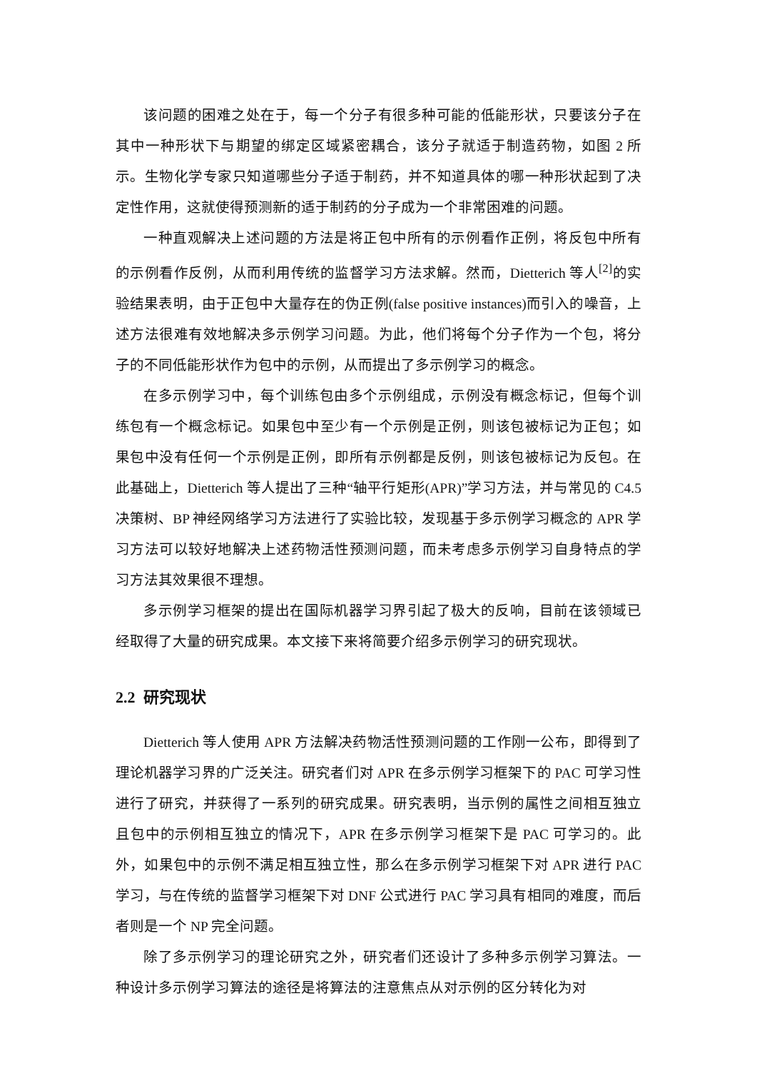该问题的困难之处在于，每一个分子有很多种可能的低能形状，只要该分子在其中一种形状下与期望的绑定区域紧密耦合，该分子就适于制造药物，如图 2 所示。生物化学专家只知道哪些分子适于制药，并不知道具体的哪一种形状起到了决定性作用，这就使得预测新的适于制药的分子成为一个非常困难的问题。
一种直观解决上述问题的方法是将正包中所有的示例看作正例，将反包中所有的示例看作反例，从而利用传统的监督学习方法求解。然而，Dietterich 等人<sup>[2]</sup>的实验结果表明，由于正包中大量存在的伪正例(false positive instances)而引入的噪音，上述方法很难有效地解决多示例学习问题。为此，他们将每个分子作为一个包，将分子的不同低能形状作为包中的示例，从而提出了多示例学习的概念。
在多示例学习中，每个训练包由多个示例组成，示例没有概念标记，但每个训练包有一个概念标记。如果包中至少有一个示例是正例，则该包被标记为正包；如果包中没有任何一个示例是正例，即所有示例都是反例，则该包被标记为反包。在此基础上，Dietterich 等人提出了三种“轴平行矩形(APR)”学习方法，并与常见的 C4.5 决策树、BP 神经网络学习方法进行了实验比较，发现基于多示例学习概念的 APR 学习方法可以较好地解决上述药物活性预测问题，而未考虑多示例学习自身特点的学习方法其效果很不理想。
多示例学习框架的提出在国际机器学习界引起了极大的反响，目前在该领域已经取得了大量的研究成果。本文接下来将简要介绍多示例学习的研究现状。
2.2 研究现状
Dietterich 等人使用 APR 方法解决药物活性预测问题的工作刚一公布，即得到了理论机器学习界的广泛关注。研究者们对 APR 在多示例学习框架下的 PAC 可学习性进行了研究，并获得了一系列的研究成果。研究表明，当示例的属性之间相互独立且包中的示例相互独立的情况下，APR 在多示例学习框架下是 PAC 可学习的。此外，如果包中的示例不满足相互独立性，那么在多示例学习框架下对 APR 进行 PAC 学习，与在传统的监督学习框架下对 DNF 公式进行 PAC 学习具有相同的难度，而后者则是一个 NP 完全问题。
除了多示例学习的理论研究之外，研究者们还设计了多种多示例学习算法。一种设计多示例学习算法的途径是将算法的注意焦点从对示例的区分转化为对